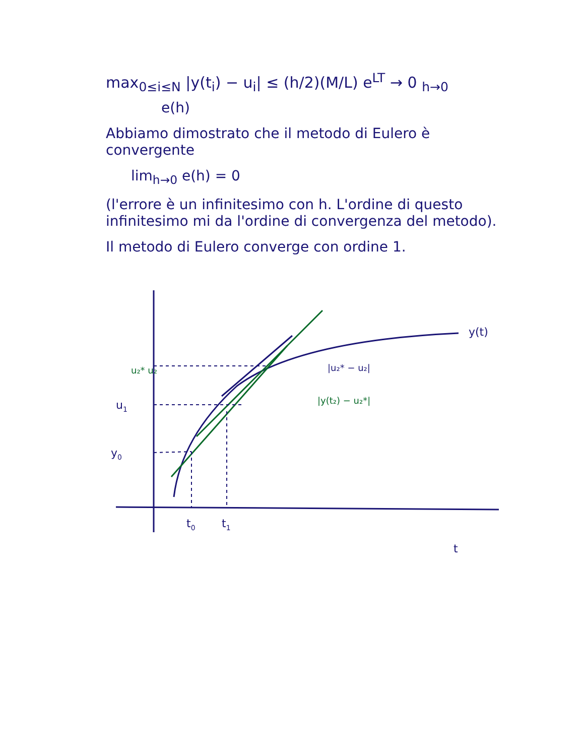max<sub>0≤i≤N</sub> |y(t<sub>i</sub>) − u<sub>i</sub>| ≤ (h/2)(M/L) e<sup>LT</sup> → 0 <sub>h→0</sub>
e(h)
Abbiamo dimostrato che il metodo di Eulero è convergente
lim<sub>h→0</sub> e(h) = 0
(l'errore è un infinitesimo con h. L'ordine di questo infinitesimo mi da l'ordine di convergenza del metodo).
Il metodo di Eulero converge con ordine 1.
y(t)
u1
y0
t0
t1
t
|u₂* − u₂|
u₂* u₂
|y(t₂) − u₂*|